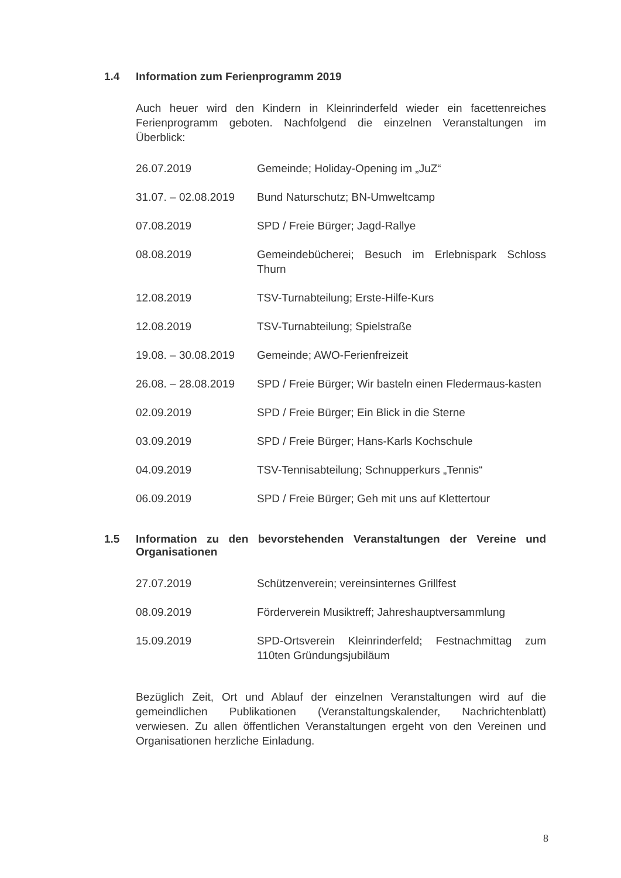1.4 Information zum Ferienprogramm 2019
Auch heuer wird den Kindern in Kleinrinderfeld wieder ein facettenreiches Ferienprogramm geboten. Nachfolgend die einzelnen Veranstaltungen im Überblick:
| 26.07.2019 | Gemeinde; Holiday-Opening im „JuZ“ |
| 31.07. – 02.08.2019 | Bund Naturschutz; BN-Umweltcamp |
| 07.08.2019 | SPD / Freie Bürger; Jagd-Rallye |
| 08.08.2019 | Gemeindebücherei; Besuch im Erlebnispark Schloss Thurn |
| 12.08.2019 | TSV-Turnabteilung; Erste-Hilfe-Kurs |
| 12.08.2019 | TSV-Turnabteilung; Spielstraße |
| 19.08. – 30.08.2019 | Gemeinde; AWO-Ferienfreizeit |
| 26.08. – 28.08.2019 | SPD / Freie Bürger; Wir basteln einen Fledermaus-kasten |
| 02.09.2019 | SPD / Freie Bürger; Ein Blick in die Sterne |
| 03.09.2019 | SPD / Freie Bürger; Hans-Karls Kochschule |
| 04.09.2019 | TSV-Tennisabteilung; Schnupperkurs „Tennis“ |
| 06.09.2019 | SPD / Freie Bürger; Geh mit uns auf Klettertour |
1.5 Information zu den bevorstehenden Veranstaltungen der Vereine und Organisationen
| 27.07.2019 | Schützenverein; vereinsinternes Grillfest |
| 08.09.2019 | Förderverein Musiktreff; Jahreshauptversammlung |
| 15.09.2019 | SPD-Ortsverein Kleinrinderfeld; Festnachmittag zum 110ten Gründungsjubiläum |
Bezüglich Zeit, Ort und Ablauf der einzelnen Veranstaltungen wird auf die gemeindlichen Publikationen (Veranstaltungskalender, Nachrichtenblatt) verwiesen. Zu allen öffentlichen Veranstaltungen ergeht von den Vereinen und Organisationen herzliche Einladung.
8